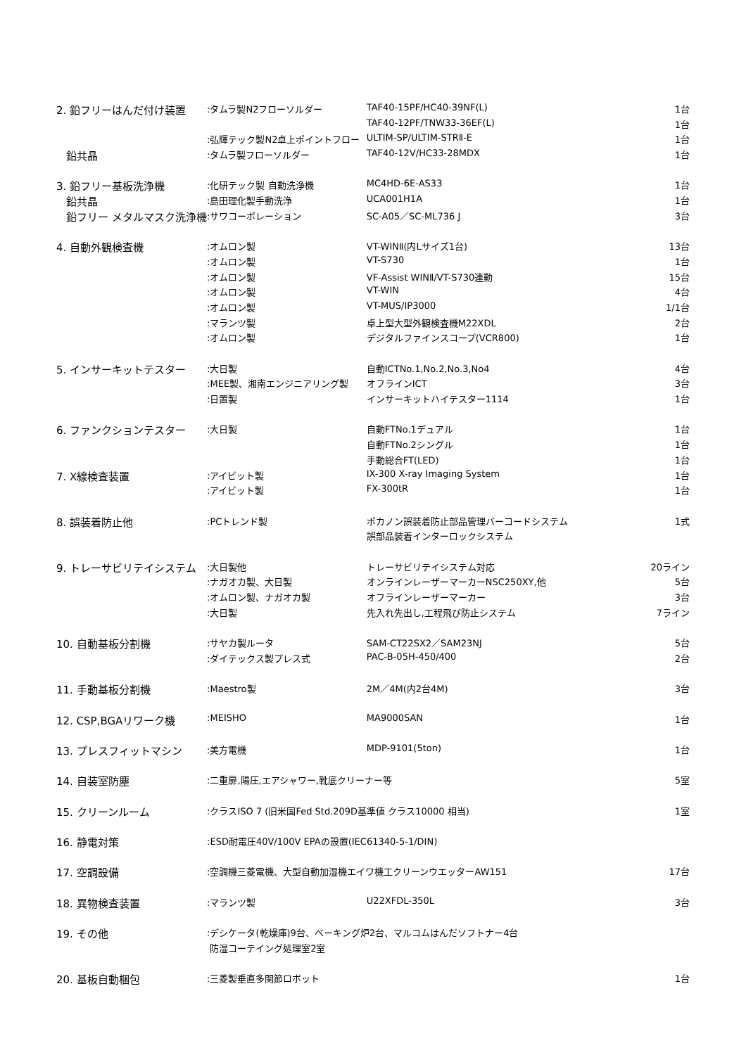| 2. 鉛フリーはんだ付け装置 | :タムラ製N2フローソルダー | TAF40-15PF/HC40-39NF(L) | 1台 |
| | | TAF40-12PF/TNW33-36EF(L) | 1台 |
| | :弘輝テック製N2卓上ポイントフロー | ULTIM-SP/ULTIM-STRⅡ-E | 1台 |
| 鉛共晶 | :タムラ製フローソルダー | TAF40-12V/HC33-28MDX | 1台 |
| 3. 鉛フリー基板洗浄機 | :化研テック製 自動洗浄機 | MC4HD-6E-AS33 | 1台 |
| 鉛共晶 | :島田理化製手動洗浄 | UCA001H1A | 1台 |
| 鉛フリー メタルマスク洗浄機 | :サワコーポレーション | SC-A05／SC-ML736 J | 3台 |
| 4. 自動外観検査機 | :オムロン製 | VT-WINⅡ(内Lサイズ1台) | 13台 |
| | :オムロン製 | VT-S730 | 1台 |
| | :オムロン製 | VF-Assist WINⅡ/VT-S730連動 | 15台 |
| | :オムロン製 | VT-WIN | 4台 |
| | :オムロン製 | VT-MUS/IP3000 | 1/1台 |
| | :マランツ製 | 卓上型大型外観検査機M22XDL | 2台 |
| | :オムロン製 | デジタルファインスコープ(VCR800) | 1台 |
| 5. インサーキットテスター | :大日製 | 自動ICTNo.1,No.2,No.3,No4 | 4台 |
| | :MEE製、湘南エンジニアリング製 | オフラインICT | 3台 |
| | :日置製 | インサーキットハイテスター1114 | 1台 |
| 6. ファンクションテスター | :大日製 | 自動FTNo.1デュアル | 1台 |
| | | 自動FTNo.2シングル | 1台 |
| | | 手動総合FT(LED) | 1台 |
| 7. X線検査装置 | :アイビット製 | IX-300 X-ray Imaging System | 1台 |
| | :アイビット製 | FX-300tR | 1台 |
| 8. 誤装着防止他 | :PCトレンド製 | ポカノン誤装着防止部品管理バーコードシステム | 1式 |
| | | 誤部品装着インターロックシステム | |
| 9. トレーサビリテイシステム | :大日製他 | トレーサビリテイシステム対応 | 20ライン |
| | :ナガオカ製、大日製 | オンラインレーザーマーカーNSC250XY,他 | 5台 |
| | :オムロン製、ナガオカ製 | オフラインレーザーマーカー | 3台 |
| | :大日製 | 先入れ先出し,工程飛び防止システム | 7ライン |
| 10. 自動基板分割機 | :サヤカ製ルータ | SAM-CT22SX2／SAM23NJ | 5台 |
| | :ダイテックス製プレス式 | PAC-B-05H-450/400 | 2台 |
| 11. 手動基板分割機 | :Maestro製 | 2M／4M(内2台4M) | 3台 |
| 12. CSP,BGAリワーク機 | :MEISHO | MA9000SAN | 1台 |
| 13. プレスフィットマシン | :美方電機 | MDP-9101(5ton) | 1台 |
| 14. 自装室防塵 | :二重扉,陽圧,エアシャワー,靴底クリーナー等 | | 5室 |
| 15. クリーンルーム | :クラスISO 7 (旧米国Fed Std.209D基準値 クラス10000 相当) | | 1室 |
| 16. 静電対策 | :ESD耐電圧40V/100V EPAの設置(IEC61340-5-1/DIN) | | |
| 17. 空調設備 | :空調機三菱電機、大型自動加湿機エイワ機工クリーンウエッターAW151 | | 17台 |
| 18. 異物検査装置 | :マランツ製 | U22XFDL-350L | 3台 |
| 19. その他 | :デシケータ(乾燥庫)9台、ベーキング炉2台、マルコムはんだソフトナー4台 | | |
| | 防湿コーテイング処理室2室 | | |
| 20. 基板自動梱包 | :三菱製垂直多関節ロボット | | 1台 |